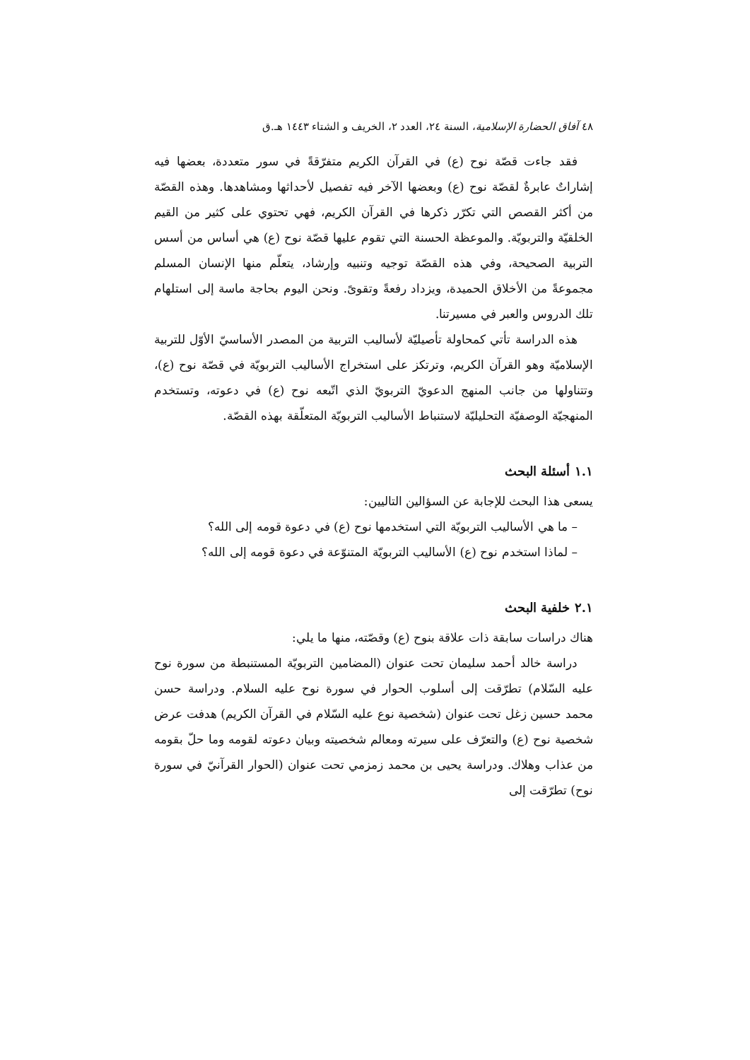٤٨ آفاق الحضارة الإسلامية، السنة ٢٤، العدد ٢، الخريف و الشتاء ١٤٤٣ هـ.ق
فقد جاءت قصّة نوح (ع) في القرآن الكريم متفرّقةً في سور متعددة، بعضها فيه إشاراتٌ عابرةٌ لقصّة نوح (ع) وبعضها الآخر فيه تفصيل لأحداثها ومشاهدها. وهذه القصّة من أكثر القصص التي تكرّر ذكرها في القرآن الكريم، فهي تحتوي على كثير من القيم الخلقيّة والتربويّة. والموعظة الحسنة التي تقوم عليها قصّة نوح (ع) هي أساس من أسس التربية الصحيحة، وفي هذه القصّة توجيه وتنبيه وإرشاد، يتعلّم منها الإنسان المسلم مجموعةً من الأخلاق الحميدة، ويزداد رفعةً وتقوىً. ونحن اليوم بحاجة ماسة إلى استلهام تلك الدروس والعبر في مسيرتنا.
هذه الدراسة تأتي كمحاولة تأصيليّة لأساليب التربية من المصدر الأساسيّ الأوّل للتربية الإسلاميّة وهو القرآن الكريم، وترتكز على استخراج الأساليب التربويّة في قصّة نوح (ع)، وتتناولها من جانب المنهج الدعويّ التربويّ الذي اتّبعه نوح (ع) في دعوته، وتستخدم المنهجيّة الوصفيّة التحليليّة لاستنباط الأساليب التربويّة المتعلّقة بهذه القصّة.
١.١ أسئلة البحث
يسعى هذا البحث للإجابة عن السؤالين التاليين:
– ما هي الأساليب التربويّة التي استخدمها نوح (ع) في دعوة قومه إلى الله؟
– لماذا استخدم نوح (ع) الأساليب التربويّة المتنوّعة في دعوة قومه إلى الله؟
٢.١ خلفية البحث
هناك دراسات سابقة ذات علاقة بنوح (ع) وقصّته، منها ما يلي:
دراسة خالد أحمد سليمان تحت عنوان (المضامين التربويّة المستنبطة من سورة نوح عليه السّلام) تطرّقت إلى أسلوب الحوار في سورة نوح عليه السلام. ودراسة حسن محمد حسين زغل تحت عنوان (شخصية نوع عليه السّلام في القرآن الكريم) هدفت عرض شخصية نوح (ع) والتعرّف على سيرته ومعالم شخصيته وبيان دعوته لقومه وما حلّ بقومه من عذاب وهلاك. ودراسة يحيى بن محمد زمزمي تحت عنوان (الحوار القرآنيّ في سورة نوح) تطرّقت إلى